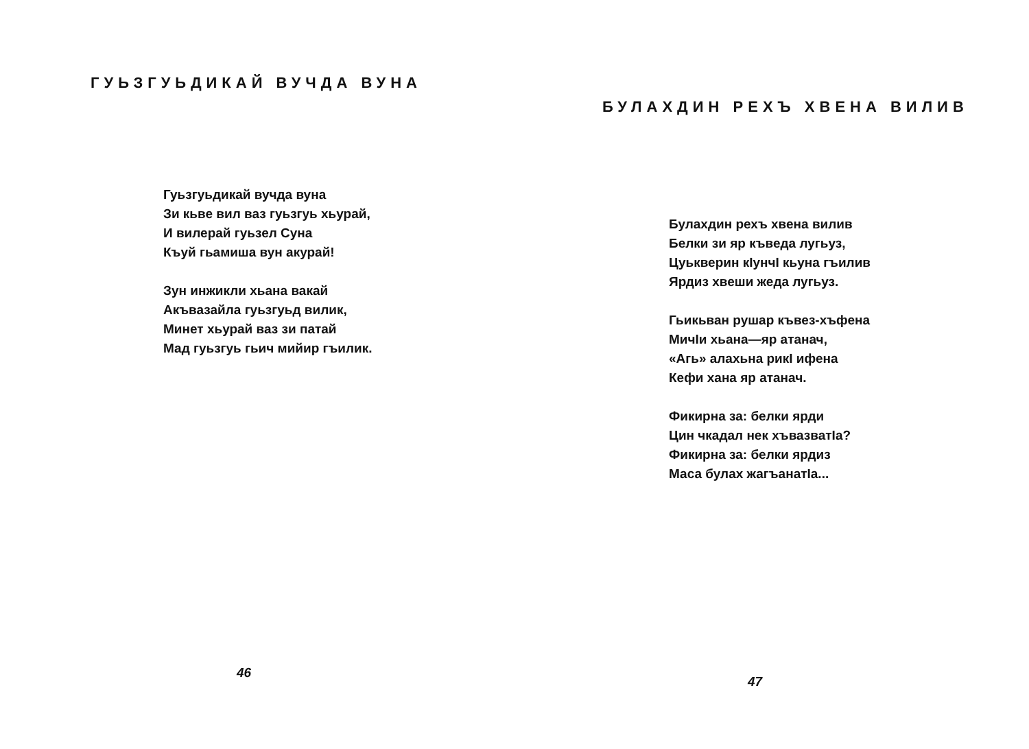ГУЬЗГУЬДИКАЙ ВУЧДА ВУНА
Гуьзгуьдикай вучда вуна
Зи кьве вил ваз гуьзгуь хьурай,
И вилерай гуьзел Суна
Къуй гьамиша вун акурай!
Зун инжикли хьана вакай
Акъвазайла гуьзгуьд вилик,
Минет хьурай ваз зи патай
Мад гуьзгуь гьич мийир гъилик.
46
БУЛАХДИН РЕХЪ ХВЕНА ВИЛИВ
Булахдин рехъ хвена вилив
Белки зи яр къведа лугьуз,
Цуькверин кIунчI кьуна гъилив
Ярдиз хвеши жеда лугьуз.
Гьикьван рушар къвез-хъфена
МичIи хьана—яр атанач,
«Агь» алахьна рикI ифена
Кефи хана яр атанач.
Фикирна за: белки ярди
Цин чкадал нек хъвазватIа?
Фикирна за: белки ярдиз
Маса булах жагъанатIа...
47